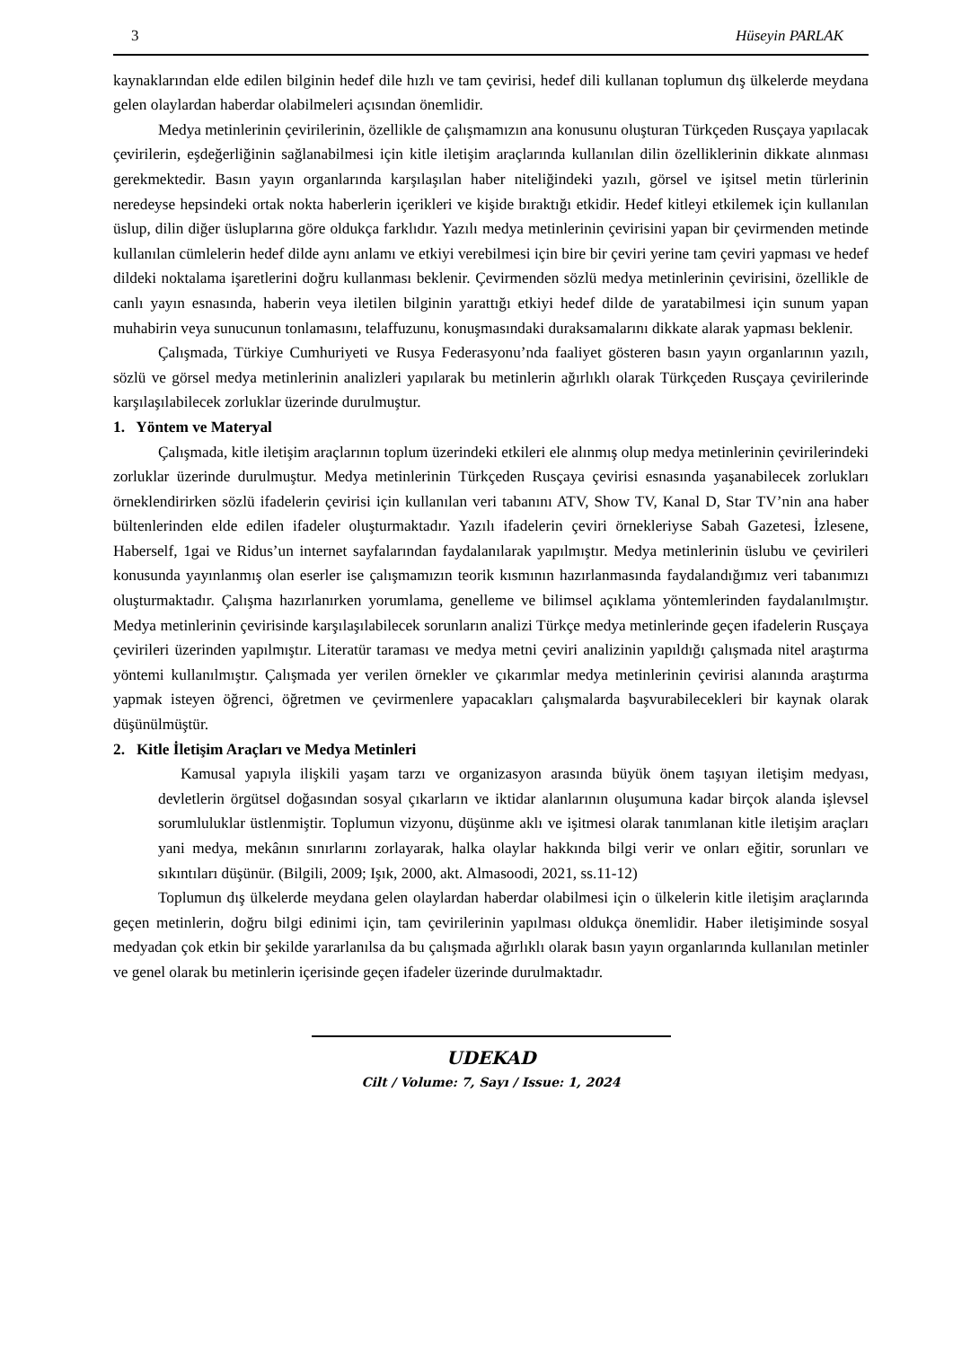3 Hüseyin PARLAK
kaynaklarından elde edilen bilginin hedef dile hızlı ve tam çevirisi, hedef dili kullanan toplumun dış ülkelerde meydana gelen olaylardan haberdar olabilmeleri açısından önemlidir.
Medya metinlerinin çevirilerinin, özellikle de çalışmamızın ana konusunu oluşturan Türkçeden Rusçaya yapılacak çevirilerin, eşdeğerliğinin sağlanabilmesi için kitle iletişim araçlarında kullanılan dilin özelliklerinin dikkate alınması gerekmektedir. Basın yayın organlarında karşılaşılan haber niteliğindeki yazılı, görsel ve işitsel metin türlerinin neredeyse hepsindeki ortak nokta haberlerin içerikleri ve kişide bıraktığı etkidir. Hedef kitleyi etkilemek için kullanılan üslup, dilin diğer üsluplarına göre oldukça farklıdır. Yazılı medya metinlerinin çevirisini yapan bir çevirmenden metinde kullanılan cümlelerin hedef dilde aynı anlamı ve etkiyi verebilmesi için bire bir çeviri yerine tam çeviri yapması ve hedef dildeki noktalama işaretlerini doğru kullanması beklenir. Çevirmenden sözlü medya metinlerinin çevirisini, özellikle de canlı yayın esnasında, haberin veya iletilen bilginin yarattığı etkiyi hedef dilde de yaratabilmesi için sunum yapan muhabirin veya sunucunun tonlamasını, telaffuzunu, konuşmasındaki duraksamalarını dikkate alarak yapması beklenir.
Çalışmada, Türkiye Cumhuriyeti ve Rusya Federasyonu’nda faaliyet gösteren basın yayın organlarının yazılı, sözlü ve görsel medya metinlerinin analizleri yapılarak bu metinlerin ağırlıklı olarak Türkçeden Rusçaya çevirilerinde karşılaşılabilecek zorluklar üzerinde durulmuştur.
1. Yöntem ve Materyal
Çalışmada, kitle iletişim araçlarının toplum üzerindeki etkileri ele alınmış olup medya metinlerinin çevirilerindeki zorluklar üzerinde durulmuştur. Medya metinlerinin Türkçeden Rusçaya çevirisi esnasında yaşanabilecek zorlukları örneklendirirken sözlü ifadelerin çevirisi için kullanılan veri tabanını ATV, Show TV, Kanal D, Star TV’nin ana haber bültenlerinden elde edilen ifadeler oluşturmaktadır. Yazılı ifadelerin çeviri örnekleriyse Sabah Gazetesi, İzlesene, Haberself, 1gai ve Ridus’un internet sayfalarından faydalanılarak yapılmıştır. Medya metinlerinin üslubu ve çevirileri konusunda yayınlanmış olan eserler ise çalışmamızın teorik kısmının hazırlanmasında faydalandığımız veri tabanımızı oluşturmaktadır. Çalışma hazırlanırken yorumlama, genelleme ve bilimsel açıklama yöntemlerinden faydalanılmıştır. Medya metinlerinin çevirisinde karşılaşılabilecek sorunların analizi Türkçe medya metinlerinde geçen ifadelerin Rusçaya çevirileri üzerinden yapılmıştır. Literatür taraması ve medya metni çeviri analizinin yapıldığı çalışmada nitel araştırma yöntemi kullanılmıştır. Çalışmada yer verilen örnekler ve çıkarımlar medya metinlerinin çevirisi alanında araştırma yapmak isteyen öğrenci, öğretmen ve çevirmenlere yapacakları çalışmalarda başvurabilecekleri bir kaynak olarak düşünülmüştür.
2. Kitle İletişim Araçları ve Medya Metinleri
Kamusal yapıyla ilişkili yaşam tarzı ve organizasyon arasında büyük önem taşıyan iletişim medyası, devletlerin örgütsel doğasından sosyal çıkarların ve iktidar alanlarının oluşumuna kadar birçok alanda işlevsel sorumluluklar üstlenmiştir. Toplumun vizyonu, düşünme aklı ve işitmesi olarak tanımlanan kitle iletişim araçları yani medya, mekânın sınırlarını zorlayarak, halka olaylar hakkında bilgi verir ve onları eğitir, sorunları ve sıkıntıları düşünür. (Bilgili, 2009; Işık, 2000, akt. Almasoodi, 2021, ss.11-12)
Toplumun dış ülkelerde meydana gelen olaylardan haberdar olabilmesi için o ülkelerin kitle iletişim araçlarında geçen metinlerin, doğru bilgi edinimi için, tam çevirilerinin yapılması oldukça önemlidir. Haber iletişiminde sosyal medyadan çok etkin bir şekilde yararlanılsa da bu çalışmada ağırlıklı olarak basın yayın organlarında kullanılan metinler ve genel olarak bu metinlerin içerisinde geçen ifadeler üzerinde durulmaktadır.
UDEKAD
Cilt / Volume: 7, Sayı / Issue: 1, 2024